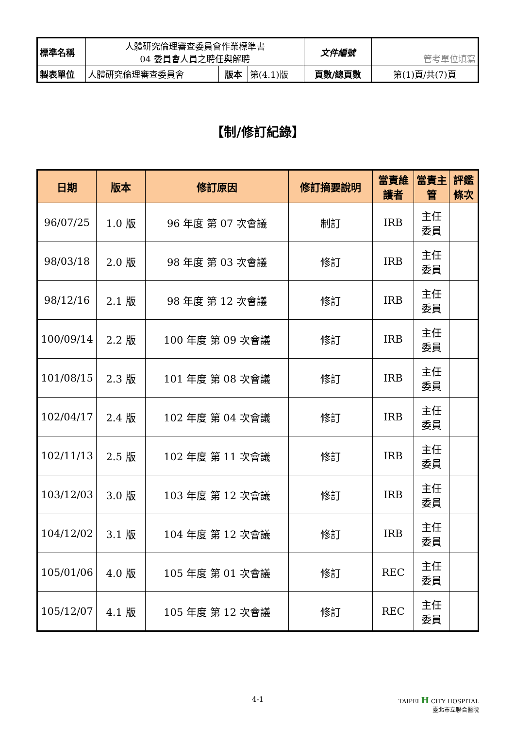| 標準名稱 | 人體研究倫理審查委員會作業標準書 04 委員會人員之聘任與解聘 | | | 文件編號 | 管考單位填寫 |
| 製表單位 | 人體研究倫理審查委員會 | 版本 | 第(4.1)版 | 頁數/總頁數 | 第(1)頁/共(7)頁 |
【制/修訂紀錄】
| 日期 | 版本 | 修訂原因 | 修訂摘要說明 | 當責維護者 | 當責主管 | 評鑑條次 |
| --- | --- | --- | --- | --- | --- | --- |
| 96/07/25 | 1.0 版 | 96 年度 第 07 次會議 | 制訂 | IRB | 主任 委員 | |
| 98/03/18 | 2.0 版 | 98 年度 第 03 次會議 | 修訂 | IRB | 主任 委員 | |
| 98/12/16 | 2.1 版 | 98 年度 第 12 次會議 | 修訂 | IRB | 主任 委員 | |
| 100/09/14 | 2.2 版 | 100 年度 第 09 次會議 | 修訂 | IRB | 主任 委員 | |
| 101/08/15 | 2.3 版 | 101 年度 第 08 次會議 | 修訂 | IRB | 主任 委員 | |
| 102/04/17 | 2.4 版 | 102 年度 第 04 次會議 | 修訂 | IRB | 主任 委員 | |
| 102/11/13 | 2.5 版 | 102 年度 第 11 次會議 | 修訂 | IRB | 主任 委員 | |
| 103/12/03 | 3.0 版 | 103 年度 第 12 次會議 | 修訂 | IRB | 主任 委員 | |
| 104/12/02 | 3.1 版 | 104 年度 第 12 次會議 | 修訂 | IRB | 主任 委員 | |
| 105/01/06 | 4.0 版 | 105 年度 第 01 次會議 | 修訂 | REC | 主任 委員 | |
| 105/12/07 | 4.1 版 | 105 年度 第 12 次會議 | 修訂 | REC | 主任 委員 | |
4-1 TAIPEI H CITY HOSPITAL
臺北市立聯合醫院